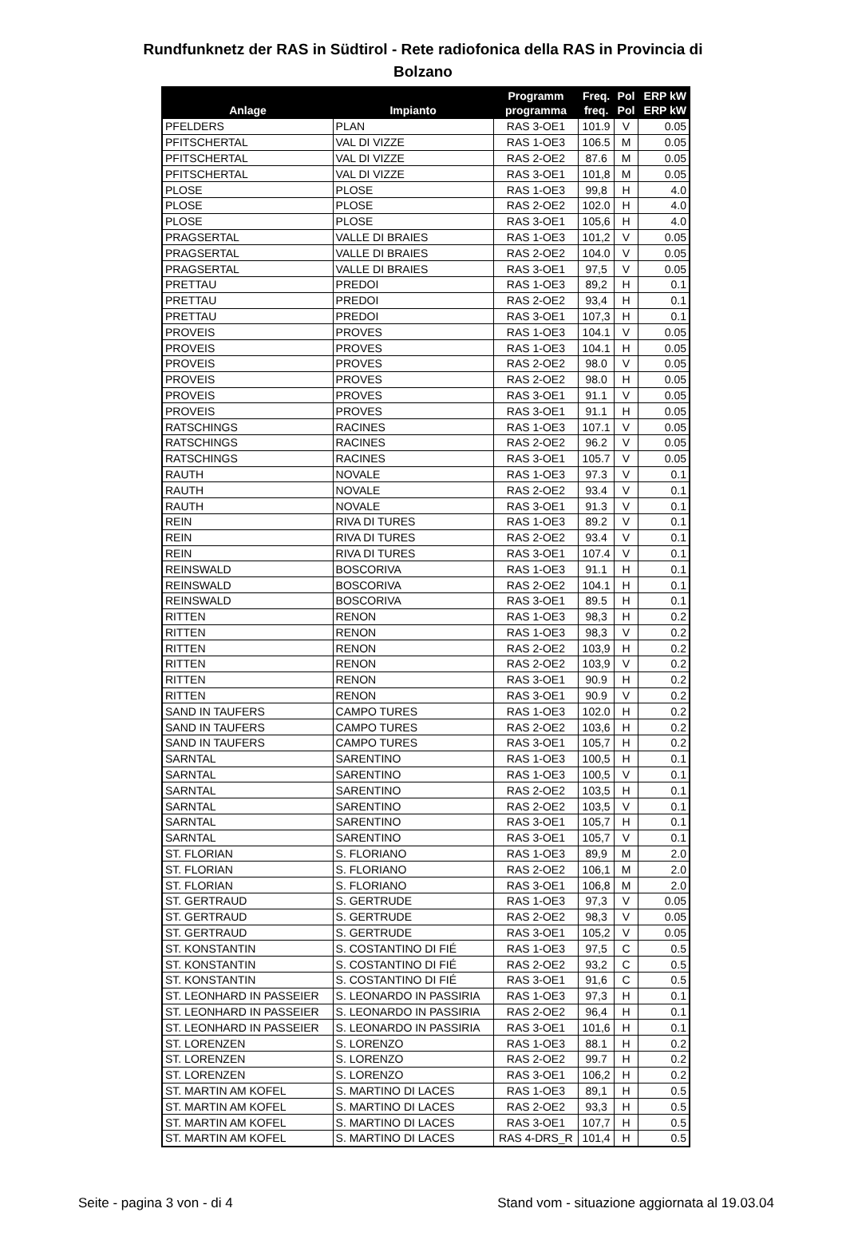Rundfunknetz der RAS in Südtirol - Rete radiofonica della RAS in Provincia di
Bolzano
| Anlage | Impianto | Programm programma | Freq. freq. | Pol Pol | ERP kW ERP kW |
| --- | --- | --- | --- | --- | --- |
| PFELDERS | PLAN | RAS 3-OE1 | 101.9 | V | 0.05 |
| PFITSCHERTAL | VAL DI VIZZE | RAS 1-OE3 | 106.5 | M | 0.05 |
| PFITSCHERTAL | VAL DI VIZZE | RAS 2-OE2 | 87.6 | M | 0.05 |
| PFITSCHERTAL | VAL DI VIZZE | RAS 3-OE1 | 101,8 | M | 0.05 |
| PLOSE | PLOSE | RAS 1-OE3 | 99,8 | H | 4.0 |
| PLOSE | PLOSE | RAS 2-OE2 | 102.0 | H | 4.0 |
| PLOSE | PLOSE | RAS 3-OE1 | 105,6 | H | 4.0 |
| PRAGSERTAL | VALLE DI BRAIES | RAS 1-OE3 | 101,2 | V | 0.05 |
| PRAGSERTAL | VALLE DI BRAIES | RAS 2-OE2 | 104.0 | V | 0.05 |
| PRAGSERTAL | VALLE DI BRAIES | RAS 3-OE1 | 97,5 | V | 0.05 |
| PRETTAU | PREDOI | RAS 1-OE3 | 89,2 | H | 0.1 |
| PRETTAU | PREDOI | RAS 2-OE2 | 93,4 | H | 0.1 |
| PRETTAU | PREDOI | RAS 3-OE1 | 107,3 | H | 0.1 |
| PROVEIS | PROVES | RAS 1-OE3 | 104.1 | V | 0.05 |
| PROVEIS | PROVES | RAS 1-OE3 | 104.1 | H | 0.05 |
| PROVEIS | PROVES | RAS 2-OE2 | 98.0 | V | 0.05 |
| PROVEIS | PROVES | RAS 2-OE2 | 98.0 | H | 0.05 |
| PROVEIS | PROVES | RAS 3-OE1 | 91.1 | V | 0.05 |
| PROVEIS | PROVES | RAS 3-OE1 | 91.1 | H | 0.05 |
| RATSCHINGS | RACINES | RAS 1-OE3 | 107.1 | V | 0.05 |
| RATSCHINGS | RACINES | RAS 2-OE2 | 96.2 | V | 0.05 |
| RATSCHINGS | RACINES | RAS 3-OE1 | 105.7 | V | 0.05 |
| RAUTH | NOVALE | RAS 1-OE3 | 97.3 | V | 0.1 |
| RAUTH | NOVALE | RAS 2-OE2 | 93.4 | V | 0.1 |
| RAUTH | NOVALE | RAS 3-OE1 | 91.3 | V | 0.1 |
| REIN | RIVA DI TURES | RAS 1-OE3 | 89.2 | V | 0.1 |
| REIN | RIVA DI TURES | RAS 2-OE2 | 93.4 | V | 0.1 |
| REIN | RIVA DI TURES | RAS 3-OE1 | 107.4 | V | 0.1 |
| REINSWALD | BOSCORIVA | RAS 1-OE3 | 91.1 | H | 0.1 |
| REINSWALD | BOSCORIVA | RAS 2-OE2 | 104.1 | H | 0.1 |
| REINSWALD | BOSCORIVA | RAS 3-OE1 | 89.5 | H | 0.1 |
| RITTEN | RENON | RAS 1-OE3 | 98,3 | H | 0.2 |
| RITTEN | RENON | RAS 1-OE3 | 98,3 | V | 0.2 |
| RITTEN | RENON | RAS 2-OE2 | 103,9 | H | 0.2 |
| RITTEN | RENON | RAS 2-OE2 | 103,9 | V | 0.2 |
| RITTEN | RENON | RAS 3-OE1 | 90.9 | H | 0.2 |
| RITTEN | RENON | RAS 3-OE1 | 90.9 | V | 0.2 |
| SAND IN TAUFERS | CAMPO TURES | RAS 1-OE3 | 102.0 | H | 0.2 |
| SAND IN TAUFERS | CAMPO TURES | RAS 2-OE2 | 103,6 | H | 0.2 |
| SAND IN TAUFERS | CAMPO TURES | RAS 3-OE1 | 105,7 | H | 0.2 |
| SARNTAL | SARENTINO | RAS 1-OE3 | 100,5 | H | 0.1 |
| SARNTAL | SARENTINO | RAS 1-OE3 | 100,5 | V | 0.1 |
| SARNTAL | SARENTINO | RAS 2-OE2 | 103,5 | H | 0.1 |
| SARNTAL | SARENTINO | RAS 2-OE2 | 103,5 | V | 0.1 |
| SARNTAL | SARENTINO | RAS 3-OE1 | 105,7 | H | 0.1 |
| SARNTAL | SARENTINO | RAS 3-OE1 | 105,7 | V | 0.1 |
| ST. FLORIAN | S. FLORIANO | RAS 1-OE3 | 89,9 | M | 2.0 |
| ST. FLORIAN | S. FLORIANO | RAS 2-OE2 | 106,1 | M | 2.0 |
| ST. FLORIAN | S. FLORIANO | RAS 3-OE1 | 106,8 | M | 2.0 |
| ST. GERTRAUD | S. GERTRUDE | RAS 1-OE3 | 97,3 | V | 0.05 |
| ST. GERTRAUD | S. GERTRUDE | RAS 2-OE2 | 98,3 | V | 0.05 |
| ST. GERTRAUD | S. GERTRUDE | RAS 3-OE1 | 105,2 | V | 0.05 |
| ST. KONSTANTIN | S. COSTANTINO DI FIÉ | RAS 1-OE3 | 97,5 | C | 0.5 |
| ST. KONSTANTIN | S. COSTANTINO DI FIÉ | RAS 2-OE2 | 93,2 | C | 0.5 |
| ST. KONSTANTIN | S. COSTANTINO DI FIÉ | RAS 3-OE1 | 91,6 | C | 0.5 |
| ST. LEONHARD IN PASSEIER | S. LEONARDO IN PASSIRIA | RAS 1-OE3 | 97,3 | H | 0.1 |
| ST. LEONHARD IN PASSEIER | S. LEONARDO IN PASSIRIA | RAS 2-OE2 | 96,4 | H | 0.1 |
| ST. LEONHARD IN PASSEIER | S. LEONARDO IN PASSIRIA | RAS 3-OE1 | 101,6 | H | 0.1 |
| ST. LORENZEN | S. LORENZO | RAS 1-OE3 | 88.1 | H | 0.2 |
| ST. LORENZEN | S. LORENZO | RAS 2-OE2 | 99.7 | H | 0.2 |
| ST. LORENZEN | S. LORENZO | RAS 3-OE1 | 106,2 | H | 0.2 |
| ST. MARTIN AM KOFEL | S. MARTINO DI LACES | RAS 1-OE3 | 89,1 | H | 0.5 |
| ST. MARTIN AM KOFEL | S. MARTINO DI LACES | RAS 2-OE2 | 93,3 | H | 0.5 |
| ST. MARTIN AM KOFEL | S. MARTINO DI LACES | RAS 3-OE1 | 107,7 | H | 0.5 |
| ST. MARTIN AM KOFEL | S. MARTINO DI LACES | RAS 4-DRS_R | 101,4 | H | 0.5 |
Seite - pagina 3 von - di 4 Stand vom - situazione aggiornata al 19.03.04